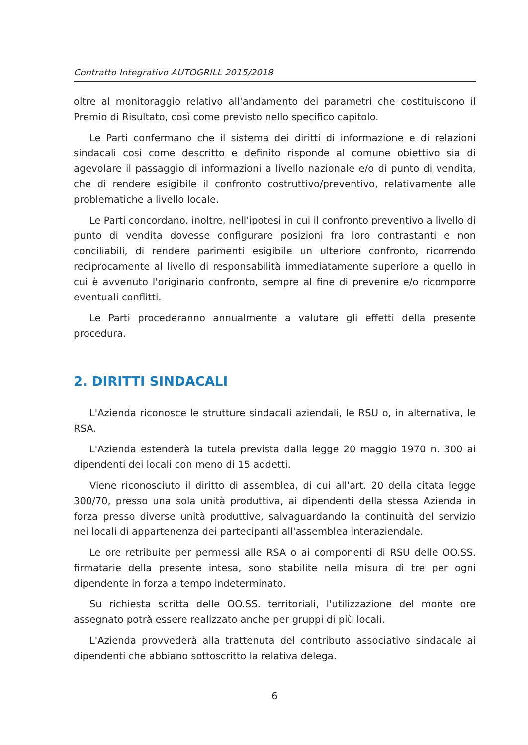Contratto Integrativo AUTOGRILL 2015/2018
oltre al monitoraggio relativo all'andamento dei parametri che costituiscono il Premio di Risultato, così come previsto nello specifico capitolo.
Le Parti confermano che il sistema dei diritti di informazione e di relazioni sindacali così come descritto e definito risponde al comune obiettivo sia di agevolare il passaggio di informazioni a livello nazionale e/o di punto di vendita, che di rendere esigibile il confronto costruttivo/preventivo, relativamente alle problematiche a livello locale.
Le Parti concordano, inoltre, nell'ipotesi in cui il confronto preventivo a livello di punto di vendita dovesse configurare posizioni fra loro contrastanti e non conciliabili, di rendere parimenti esigibile un ulteriore confronto, ricorrendo reciprocamente al livello di responsabilità immediatamente superiore a quello in cui è avvenuto l'originario confronto, sempre al fine di prevenire e/o ricomporre eventuali conflitti.
Le Parti procederanno annualmente a valutare gli effetti della presente procedura.
2. DIRITTI SINDACALI
L'Azienda riconosce le strutture sindacali aziendali, le RSU o, in alternativa, le RSA.
L'Azienda estenderà la tutela prevista dalla legge 20 maggio 1970 n. 300 ai dipendenti dei locali con meno di 15 addetti.
Viene riconosciuto il diritto di assemblea, di cui all'art. 20 della citata legge 300/70, presso una sola unità produttiva, ai dipendenti della stessa Azienda in forza presso diverse unità produttive, salvaguardando la continuità del servizio nei locali di appartenenza dei partecipanti all'assemblea interaziendale.
Le ore retribuite per permessi alle RSA o ai componenti di RSU delle OO.SS. firmatarie della presente intesa, sono stabilite nella misura di tre per ogni dipendente in forza a tempo indeterminato.
Su richiesta scritta delle OO.SS. territoriali, l'utilizzazione del monte ore assegnato potrà essere realizzato anche per gruppi di più locali.
L'Azienda provvederà alla trattenuta del contributo associativo sindacale ai dipendenti che abbiano sottoscritto la relativa delega.
6